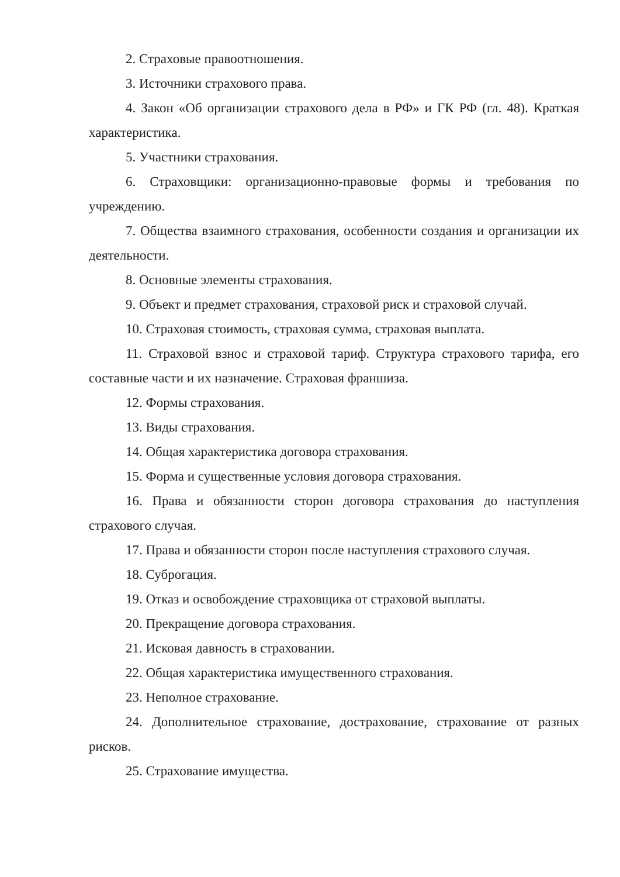2. Страховые правоотношения.
3. Источники страхового права.
4. Закон «Об организации страхового дела в РФ» и ГК РФ (гл. 48). Краткая характеристика.
5. Участники страхования.
6. Страховщики: организационно-правовые формы и требования по учреждению.
7. Общества взаимного страхования, особенности создания и организации их деятельности.
8. Основные элементы страхования.
9. Объект и предмет страхования, страховой риск и страховой случай.
10. Страховая стоимость, страховая сумма, страховая выплата.
11. Страховой взнос и страховой тариф. Структура страхового тарифа, его составные части и их назначение. Страховая франшиза.
12. Формы страхования.
13. Виды страхования.
14. Общая характеристика договора страхования.
15. Форма и существенные условия договора страхования.
16. Права и обязанности сторон договора страхования до наступления страхового случая.
17. Права и обязанности сторон после наступления страхового случая.
18. Суброгация.
19. Отказ и освобождение страховщика от страховой выплаты.
20. Прекращение договора страхования.
21. Исковая давность в страховании.
22. Общая характеристика имущественного страхования.
23. Неполное страхование.
24. Дополнительное страхование, дострахование, страхование от разных рисков.
25. Страхование имущества.